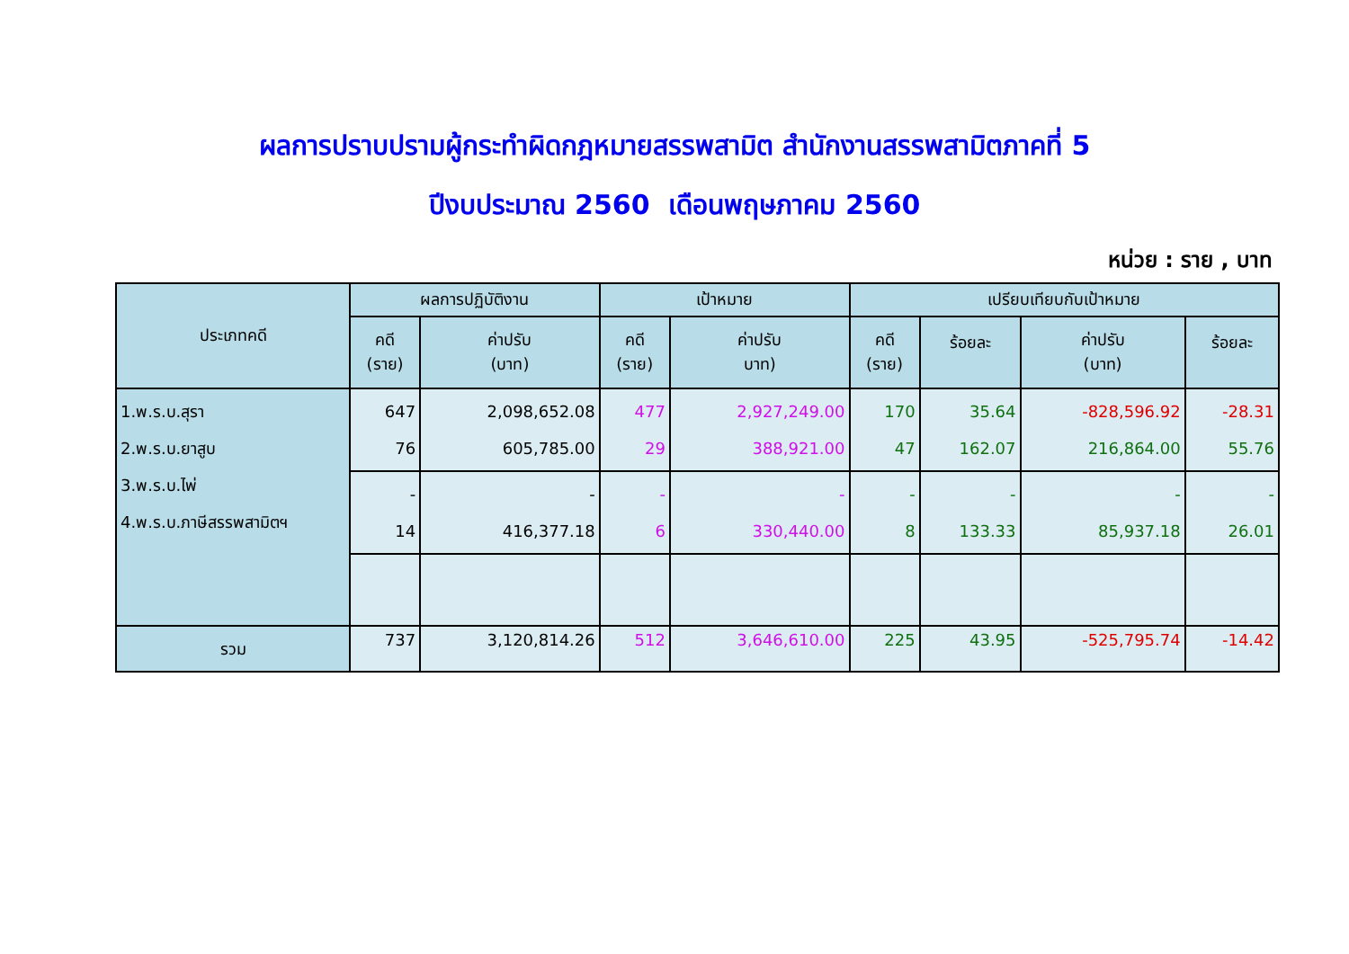ผลการปราบปรามผู้กระทำผิดกฎหมายสรรพสามิต สำนักงานสรรพสามิตภาคที่ 5
ปีงบประมาณ 2560 เดือนพฤษภาคม 2560
หน่วย : ราย , บาท
| ประเภทคดี | ผลการปฏิบัติงาน | | เป้าหมาย | | เปรียบเทียบกับเป้าหมาย | | | |
| --- | --- | --- | --- | --- | --- | --- | --- | --- |
| | คดี (ราย) | ค่าปรับ (บาท) | คดี (ราย) | ค่าปรับ บาท) | คดี (ราย) | ร้อยละ | ค่าปรับ (บาท) | ร้อยละ |
| 1.พ.ร.บ.สุรา 2.พ.ร.บ.ยาสูบ 3.พ.ร.บ.ไพ่ 4.พ.ร.บ.ภาษีสรรพสามิตฯ | 647 76 | 2,098,652.08 605,785.00 | 477 29 | 2,927,249.00 388,921.00 | 170 47 | 35.64 162.07 | -828,596.92 216,864.00 | -28.31 55.76 |
| | - 14 | - 416,377.18 | - 6 | - 330,440.00 | - 8 | - 133.33 | - 85,937.18 | - 26.01 |
| รวม | 737 | 3,120,814.26 | 512 | 3,646,610.00 | 225 | 43.95 | -525,795.74 | -14.42 |